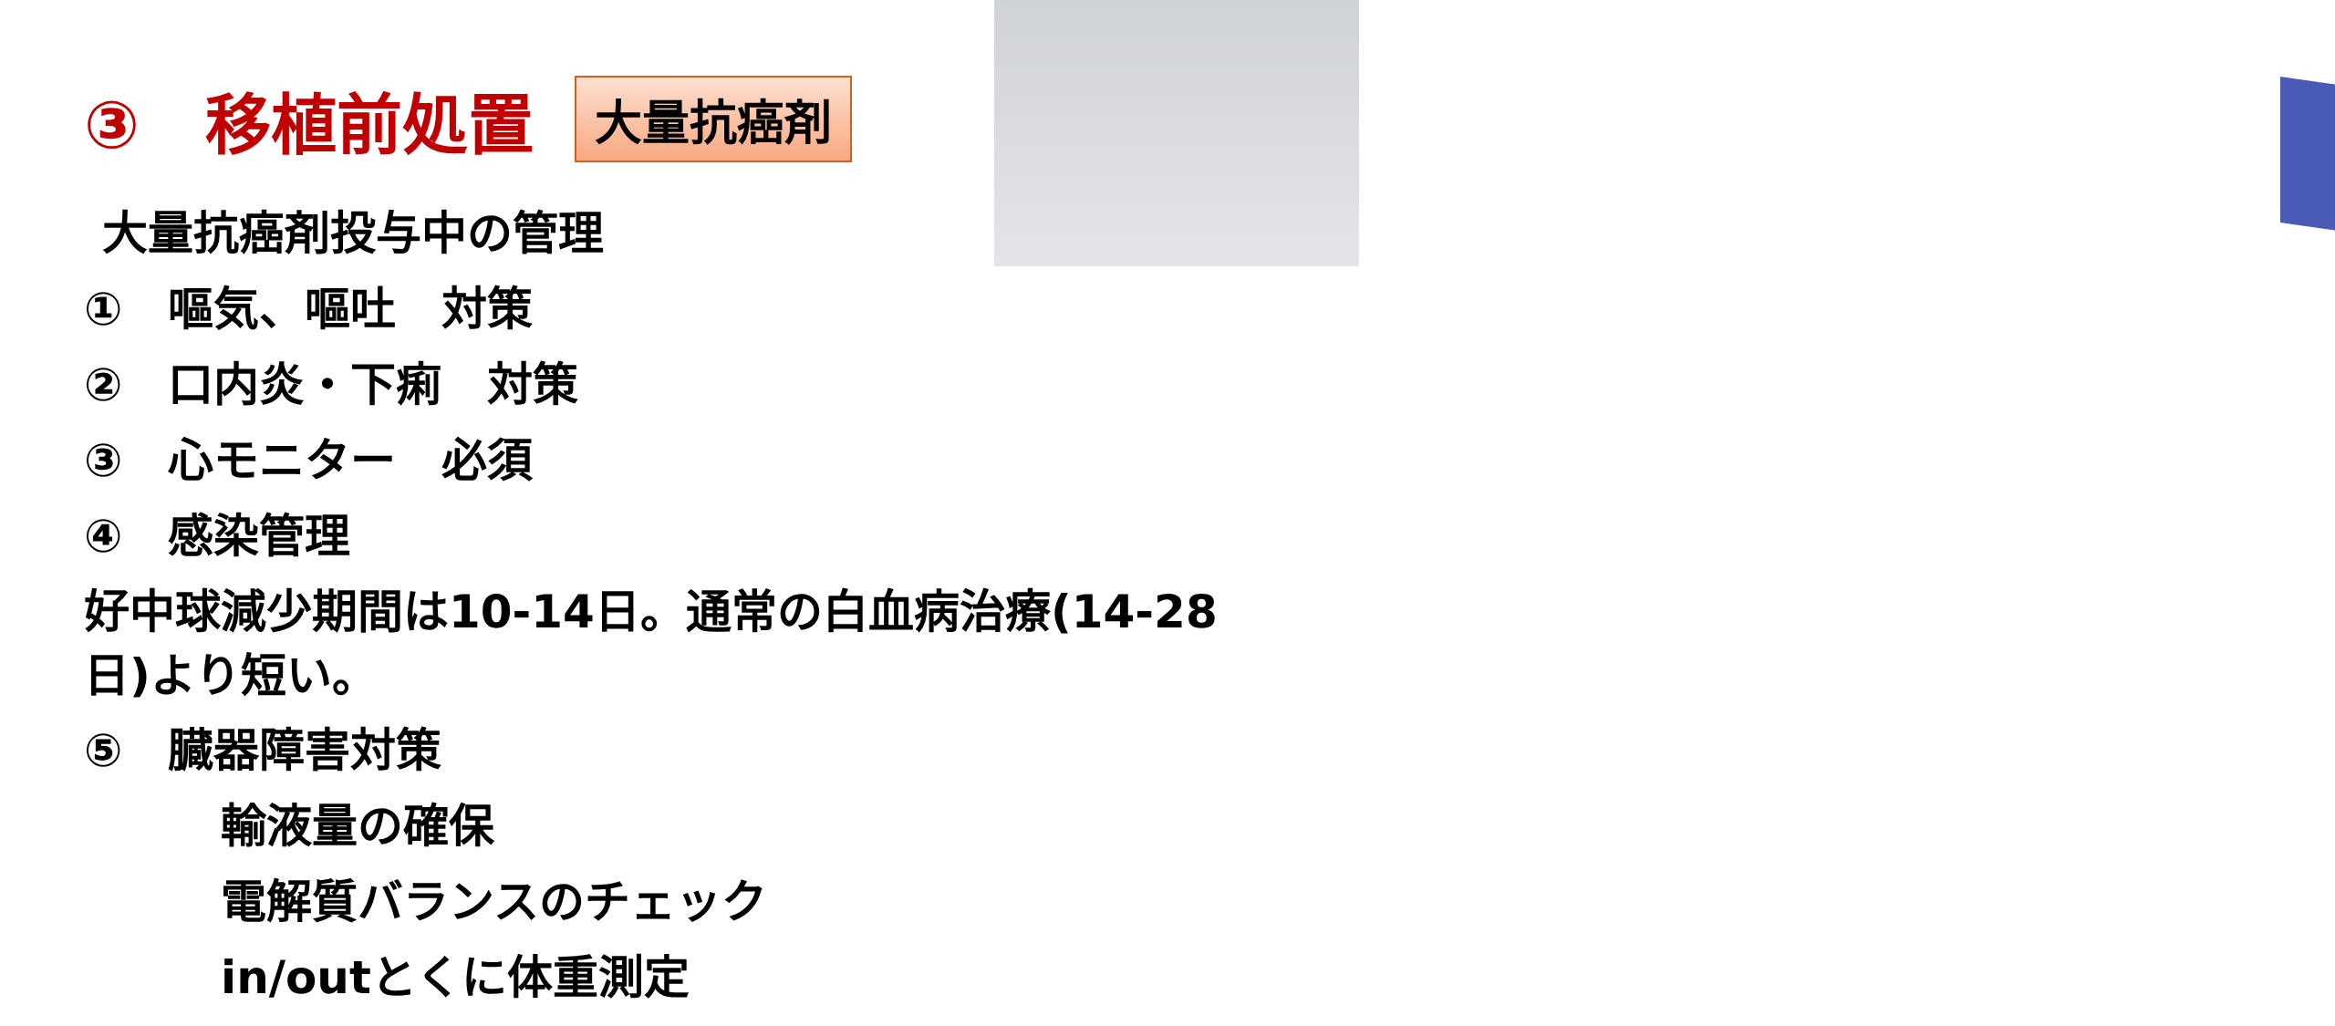③　移植前処置 大量抗癌剤
大量抗癌剤投与中の管理
①　嘔気、嘔吐　対策
②　口内炎・下痢　対策
③　心モニター　必須
④　感染管理
好中球減少期間は10-14日。通常の白血病治療(14-28日)より短い。
⑤　臓器障害対策
輸液量の確保
電解質バランスのチェック
in/outとくに体重測定